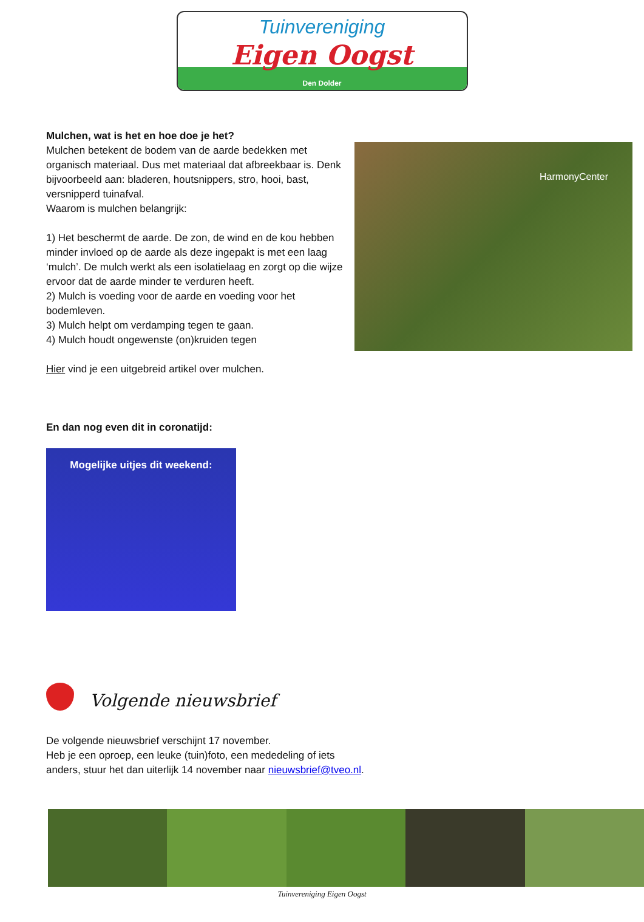Tuinvereniging
Eigen Oogst
Den Dolder
Mulchen, wat is het en hoe doe je het?
Mulchen betekent de bodem van de aarde bedekken met organisch materiaal. Dus met materiaal dat afbreekbaar is. Denk bijvoorbeeld aan: bladeren, houtsnippers, stro, hooi, bast, versnipperd tuinafval.
Waarom is mulchen belangrijk:
1) Het beschermt de aarde. De zon, de wind en de kou hebben minder invloed op de aarde als deze ingepakt is met een laag ‘mulch’. De mulch werkt als een isolatielaag en zorgt op die wijze ervoor dat de aarde minder te verduren heeft.
2) Mulch is voeding voor de aarde en voeding voor het bodemleven.
3) Mulch helpt om verdamping tegen te gaan.
4) Mulch houdt ongewenste (on)kruiden tegen
Hier vind je een uitgebreid artikel over mulchen.
HarmonyCenter
En dan nog even dit in coronatijd:
Mogelijke uitjes dit weekend:
Volgende nieuwsbrief
De volgende nieuwsbrief verschijnt 17 november.
Heb je een oproep, een leuke (tuin)foto, een mededeling of iets
anders, stuur het dan uiterlijk 14 november naar nieuwsbrief@tveo.nl.
Tuinvereniging Eigen Oogst